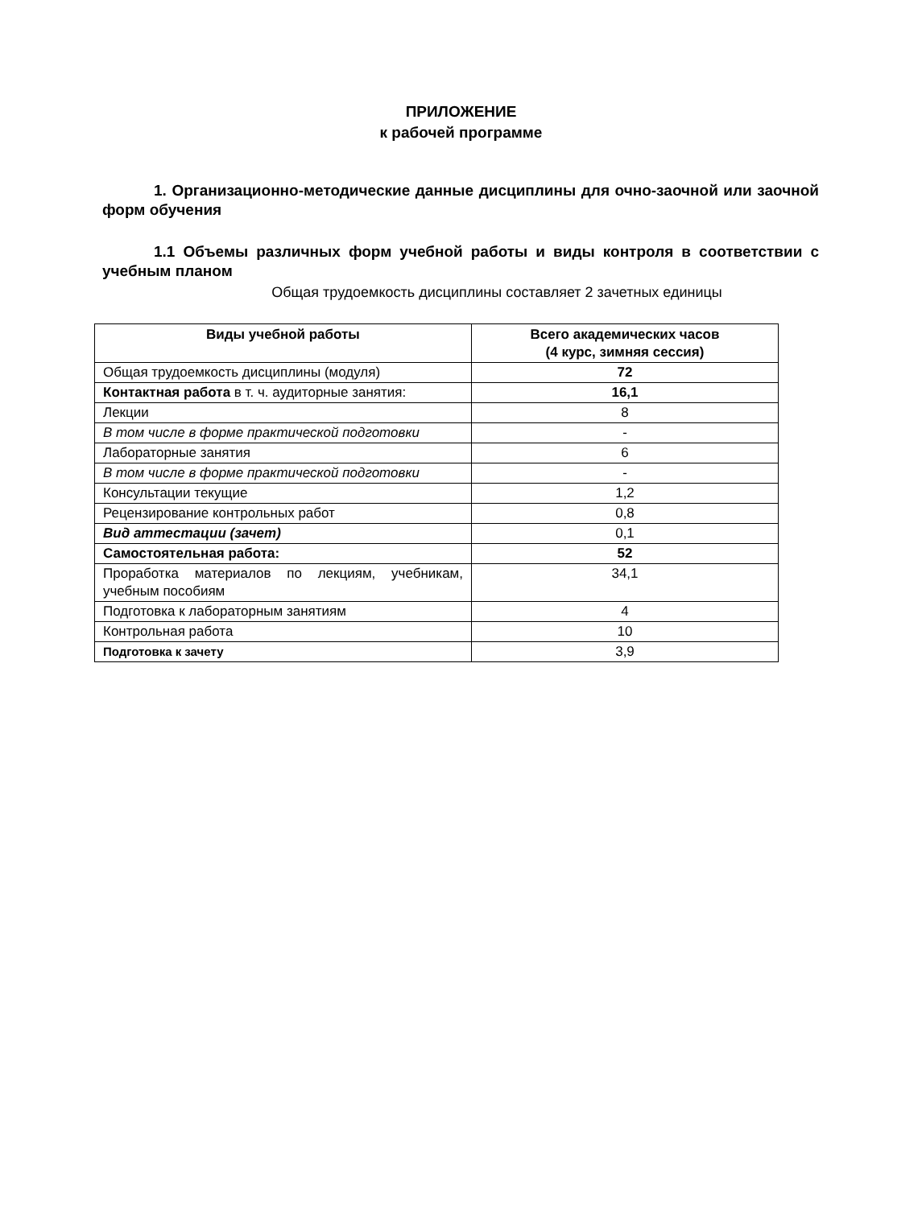ПРИЛОЖЕНИЕ
к рабочей программе
1. Организационно-методические данные дисциплины для очно-заочной или заочной форм обучения
1.1 Объемы различных форм учебной работы и виды контроля в соответствии с учебным планом
Общая трудоемкость дисциплины составляет 2 зачетных единицы
| Виды учебной работы | Всего академических часов (4 курс, зимняя сессия) |
| --- | --- |
| Общая трудоемкость дисциплины (модуля) | 72 |
| Контактная работа в т. ч. аудиторные занятия: | 16,1 |
| Лекции | 8 |
| В том числе в форме практической подготовки | - |
| Лабораторные занятия | 6 |
| В том числе в форме практической подготовки | - |
| Консультации текущие | 1,2 |
| Рецензирование контрольных работ | 0,8 |
| Вид аттестации (зачет) | 0,1 |
| Самостоятельная работа: | 52 |
| Проработка материалов по лекциям, учебникам, учебным пособиям | 34,1 |
| Подготовка к лабораторным занятиям | 4 |
| Контрольная работа | 10 |
| Подготовка к зачету | 3,9 |